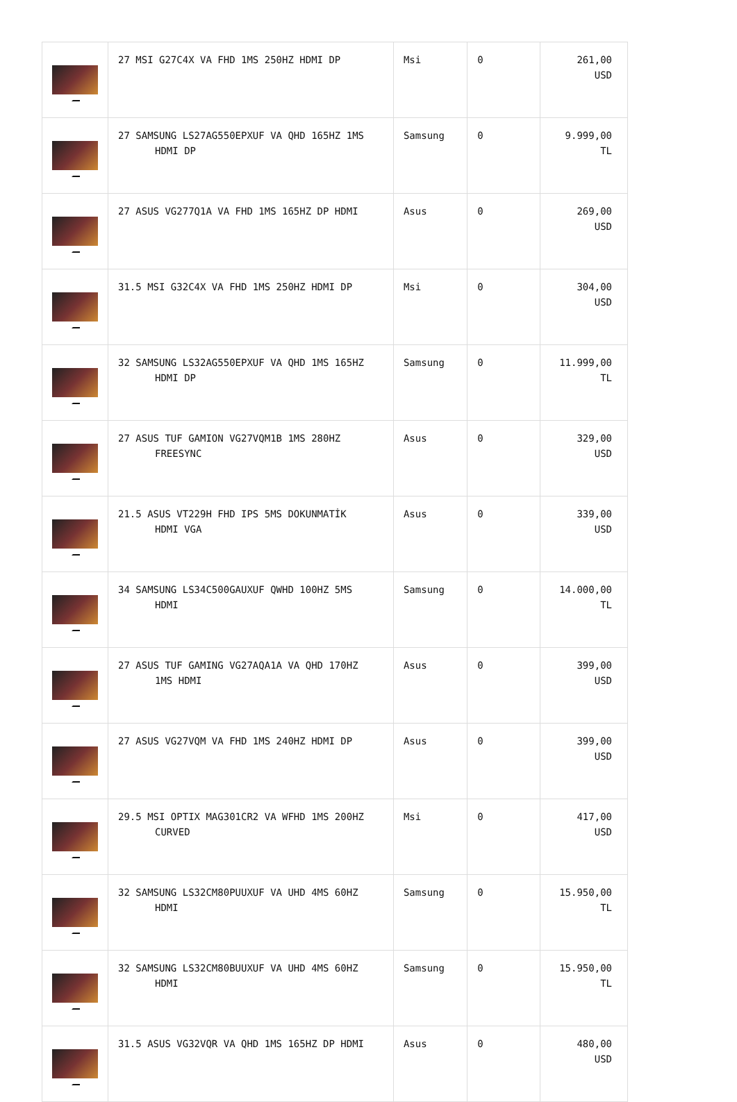| | 27 MSI G27C4X VA FHD 1MS 250HZ HDMI DP | Msi | 0 | 261,00 USD |
| | 27 SAMSUNG LS27AG550EPXUF VA QHD 165HZ 1MS HDMI DP | Samsung | 0 | 9.999,00 TL |
| | 27 ASUS VG277Q1A VA FHD 1MS 165HZ DP HDMI | Asus | 0 | 269,00 USD |
| | 31.5 MSI G32C4X VA FHD 1MS 250HZ HDMI DP | Msi | 0 | 304,00 USD |
| | 32 SAMSUNG LS32AG550EPXUF VA QHD 1MS 165HZ HDMI DP | Samsung | 0 | 11.999,00 TL |
| | 27 ASUS TUF GAMION VG27VQM1B 1MS 280HZ FREESYNC | Asus | 0 | 329,00 USD |
| | 21.5 ASUS VT229H FHD IPS 5MS DOKUNMATİK HDMI VGA | Asus | 0 | 339,00 USD |
| | 34 SAMSUNG LS34C500GAUXUF QWHD 100HZ 5MS HDMI | Samsung | 0 | 14.000,00 TL |
| | 27 ASUS TUF GAMING VG27AQA1A VA QHD 170HZ 1MS HDMI | Asus | 0 | 399,00 USD |
| | 27 ASUS VG27VQM VA FHD 1MS 240HZ HDMI DP | Asus | 0 | 399,00 USD |
| | 29.5 MSI OPTIX MAG301CR2 VA WFHD 1MS 200HZ CURVED | Msi | 0 | 417,00 USD |
| | 32 SAMSUNG LS32CM80PUUXUF VA UHD 4MS 60HZ HDMI | Samsung | 0 | 15.950,00 TL |
| | 32 SAMSUNG LS32CM80BUUXUF VA UHD 4MS 60HZ HDMI | Samsung | 0 | 15.950,00 TL |
| | 31.5 ASUS VG32VQR VA QHD 1MS 165HZ DP HDMI | Asus | 0 | 480,00 USD |